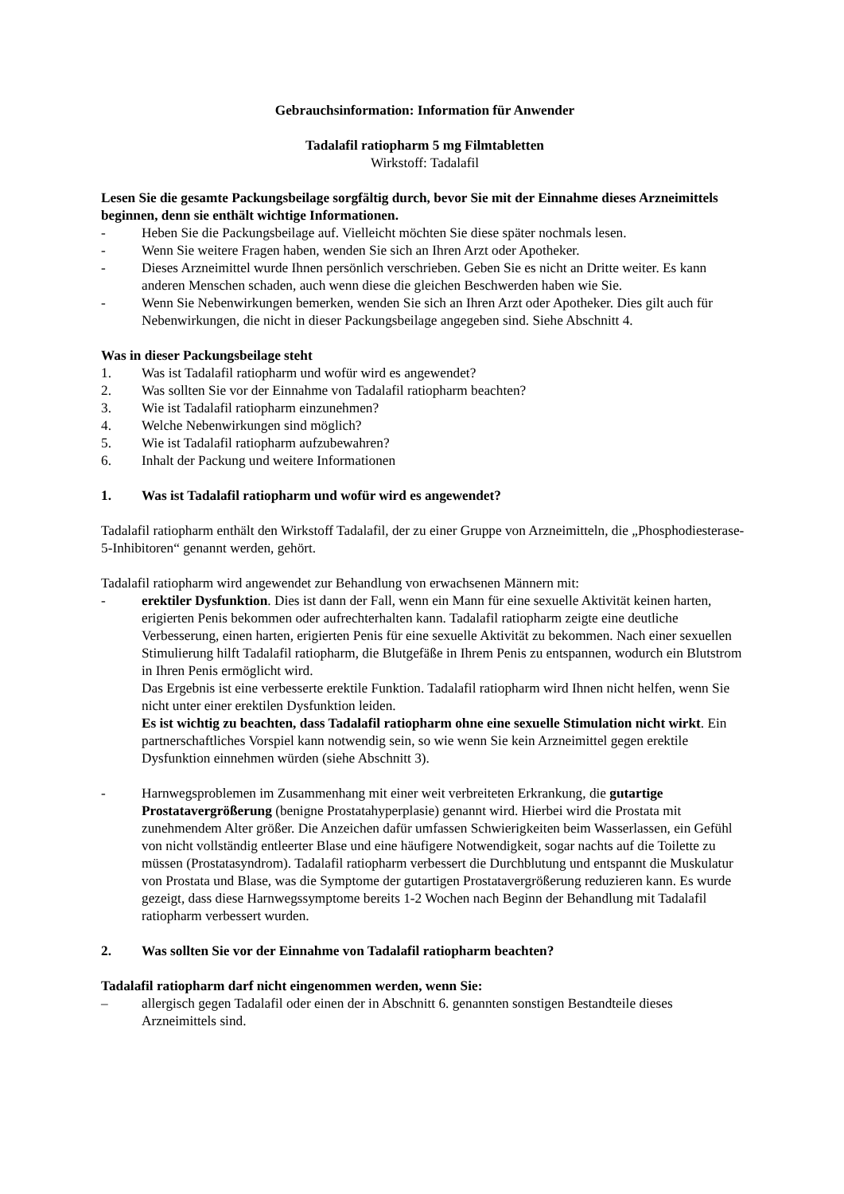Gebrauchsinformation: Information für Anwender
Tadalafil ratiopharm 5 mg Filmtabletten
Wirkstoff: Tadalafil
Lesen Sie die gesamte Packungsbeilage sorgfältig durch, bevor Sie mit der Einnahme dieses Arzneimittels beginnen, denn sie enthält wichtige Informationen.
- Heben Sie die Packungsbeilage auf. Vielleicht möchten Sie diese später nochmals lesen.
- Wenn Sie weitere Fragen haben, wenden Sie sich an Ihren Arzt oder Apotheker.
- Dieses Arzneimittel wurde Ihnen persönlich verschrieben. Geben Sie es nicht an Dritte weiter. Es kann anderen Menschen schaden, auch wenn diese die gleichen Beschwerden haben wie Sie.
- Wenn Sie Nebenwirkungen bemerken, wenden Sie sich an Ihren Arzt oder Apotheker. Dies gilt auch für Nebenwirkungen, die nicht in dieser Packungsbeilage angegeben sind. Siehe Abschnitt 4.
Was in dieser Packungsbeilage steht
1. Was ist Tadalafil ratiopharm und wofür wird es angewendet?
2. Was sollten Sie vor der Einnahme von Tadalafil ratiopharm beachten?
3. Wie ist Tadalafil ratiopharm einzunehmen?
4. Welche Nebenwirkungen sind möglich?
5. Wie ist Tadalafil ratiopharm aufzubewahren?
6. Inhalt der Packung und weitere Informationen
1. Was ist Tadalafil ratiopharm und wofür wird es angewendet?
Tadalafil ratiopharm enthält den Wirkstoff Tadalafil, der zu einer Gruppe von Arzneimitteln, die „Phosphodiesterase-5-Inhibitoren“ genannt werden, gehört.
Tadalafil ratiopharm wird angewendet zur Behandlung von erwachsenen Männern mit:
- erektiler Dysfunktion. Dies ist dann der Fall, wenn ein Mann für eine sexuelle Aktivität keinen harten, erigierten Penis bekommen oder aufrechterhalten kann. Tadalafil ratiopharm zeigte eine deutliche Verbesserung, einen harten, erigierten Penis für eine sexuelle Aktivität zu bekommen. Nach einer sexuellen Stimulierung hilft Tadalafil ratiopharm, die Blutgefäße in Ihrem Penis zu entspannen, wodurch ein Blutstrom in Ihren Penis ermöglicht wird.
Das Ergebnis ist eine verbesserte erektile Funktion. Tadalafil ratiopharm wird Ihnen nicht helfen, wenn Sie nicht unter einer erektilen Dysfunktion leiden.
Es ist wichtig zu beachten, dass Tadalafil ratiopharm ohne eine sexuelle Stimulation nicht wirkt. Ein partnerschaftliches Vorspiel kann notwendig sein, so wie wenn Sie kein Arzneimittel gegen erektile Dysfunktion einnehmen würden (siehe Abschnitt 3).
- Harnwegsproblemen im Zusammenhang mit einer weit verbreiteten Erkrankung, die gutartige Prostatavergrößerung (benigne Prostatahyperplasie) genannt wird. Hierbei wird die Prostata mit zunehmendem Alter größer. Die Anzeichen dafür umfassen Schwierigkeiten beim Wasserlassen, ein Gefühl von nicht vollständig entleerter Blase und eine häufigere Notwendigkeit, sogar nachts auf die Toilette zu müssen (Prostatasyndrom). Tadalafil ratiopharm verbessert die Durchblutung und entspannt die Muskulatur von Prostata und Blase, was die Symptome der gutartigen Prostatavergrößerung reduzieren kann. Es wurde gezeigt, dass diese Harnwegssymptome bereits 1-2 Wochen nach Beginn der Behandlung mit Tadalafil ratiopharm verbessert wurden.
2. Was sollten Sie vor der Einnahme von Tadalafil ratiopharm beachten?
Tadalafil ratiopharm darf nicht eingenommen werden, wenn Sie:
– allergisch gegen Tadalafil oder einen der in Abschnitt 6. genannten sonstigen Bestandteile dieses Arzneimittels sind.